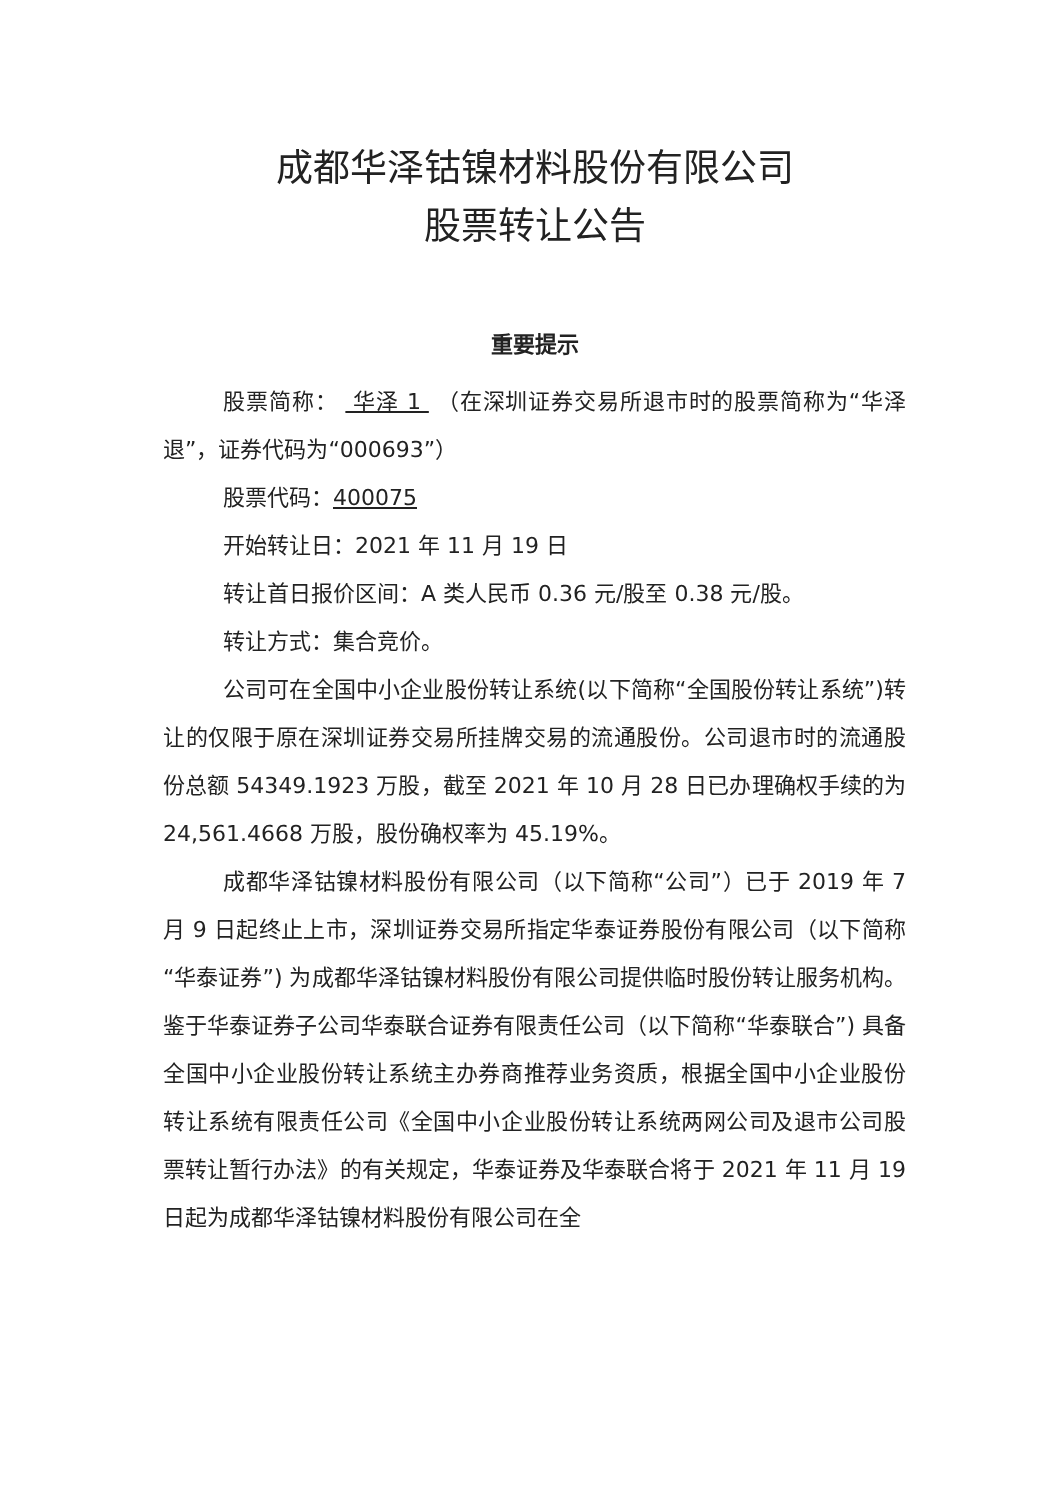成都华泽钴镍材料股份有限公司
股票转让公告
重要提示
股票简称： 华泽 1 （在深圳证券交易所退市时的股票简称为“华泽退”，证券代码为“000693”）
股票代码：400075
开始转让日：2021 年 11 月 19 日
转让首日报价区间：A 类人民币 0.36 元/股至 0.38 元/股。
转让方式：集合竞价。
公司可在全国中小企业股份转让系统(以下简称“全国股份转让系统”)转让的仅限于原在深圳证券交易所挂牌交易的流通股份。公司退市时的流通股份总额 54349.1923 万股，截至 2021 年 10 月 28 日已办理确权手续的为 24,561.4668 万股，股份确权率为 45.19%。
成都华泽钴镍材料股份有限公司（以下简称“公司”）已于 2019 年 7 月 9 日起终止上市，深圳证券交易所指定华泰证券股份有限公司（以下简称“华泰证券”) 为成都华泽钴镍材料股份有限公司提供临时股份转让服务机构。鉴于华泰证券子公司华泰联合证券有限责任公司（以下简称“华泰联合”) 具备全国中小企业股份转让系统主办券商推荐业务资质，根据全国中小企业股份转让系统有限责任公司《全国中小企业股份转让系统两网公司及退市公司股票转让暂行办法》的有关规定，华泰证券及华泰联合将于 2021 年 11 月 19 日起为成都华泽钴镍材料股份有限公司在全